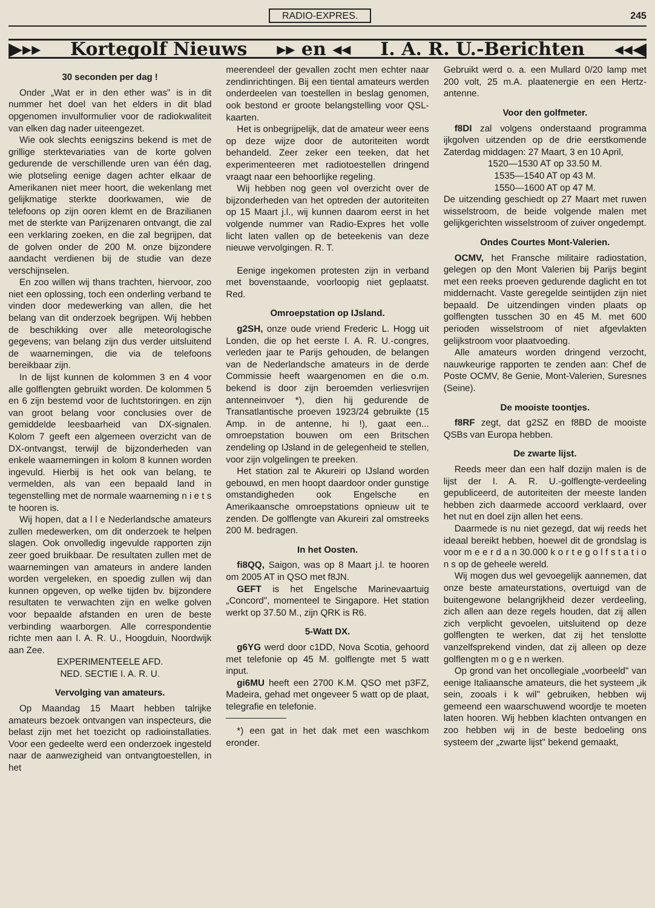RADIO-EXPRES. 245
▶▸▸ Kortegolf Nieuws ▸▸ en ◂◂ I. A. R. U.-Berichten ◂◂◀
30 seconden per dag !
Onder „Wat er in den ether was" is in dit nummer het doel van het elders in dit blad opgenomen invulformulier voor de radiokwaliteit van elken dag nader uiteengezet.
Wie ook slechts eenigszins bekend is met de grillige sterktevariaties van de korte golven gedurende de verschillende uren van één dag, wie plotseling eenige dagen achter elkaar de Amerikanen niet meer hoort, die wekenlang met gelijkmatige sterkte doorkwamen, wie de telefoons op zijn ooren klemt en de Brazilianen met de sterkte van Parijzenaren ontvangt, die zal een verklaring zoeken, en die zal begrijpen, dat de golven onder de 200 M. onze bijzondere aandacht verdienen bij de studie van deze verschijnselen.
En zoo willen wij thans trachten, hiervoor, zoo niet een oplossing, toch een onderling verband te vinden door medewerking van allen, die het belang van dit onderzoek begrijpen. Wij hebben de beschikking over alle meteorologische gegevens; van belang zijn dus verder uitsluitend de waarnemingen, die via de telefoons bereikbaar zijn.
In de lijst kunnen de kolommen 3 en 4 voor alle golflengten gebruikt worden. De kolommen 5 en 6 zijn bestemd voor de luchtstoringen. en zijn van groot belang voor conclusies over de gemiddelde leesbaarheid van DX-signalen. Kolom 7 geeft een algemeen overzicht van de DX-ontvangst, terwijl de bijzonderheden van enkele waarnemingen in kolom 8 kunnen worden ingevuld. Hierbij is het ook van belang, te vermelden, als van een bepaald land in tegenstelling met de normale waarneming n i e t s te hooren is.
Wij hopen, dat a l l e Nederlandsche amateurs zullen medewerken, om dit onderzoek te helpen slagen. Ook onvolledig ingevulde rapporten zijn zeer goed bruikbaar. De resultaten zullen met de waarnemingen van amateurs in andere landen worden vergeleken, en spoedig zullen wij dan kunnen opgeven, op welke tijden bv. bijzondere resultaten te verwachten zijn en welke golven voor bepaalde afstanden en uren de beste verbinding waarborgen. Alle correspondentie richte men aan I. A. R. U., Hoogduin, Noordwijk aan Zee.
EXPERIMENTEELE AFD.
NED. SECTIE I. A. R. U.
Vervolging van amateurs.
Op Maandag 15 Maart hebben talrijke amateurs bezoek ontvangen van inspecteurs, die belast zijn met het toezicht op radioinstallaties. Voor een gedeelte werd een onderzoek ingesteld naar de aanwezigheid van ontvangtoestellen, in het
meerendeel der gevallen zocht men echter naar zendinrichtingen. Bij een tiental amateurs werden onderdeelen van toestellen in beslag genomen, ook bestond er groote belangstelling voor QSL-kaarten.
Het is onbegrijpelijk, dat de amateur weer eens op deze wijze door de autoriteiten wordt behandeld. Zeer zeker een teeken, dat het experimenteeren met radiotoestellen dringend vraagt naar een behoorlijke regeling.
Wij hebben nog geen vol overzicht over de bijzonderheden van het optreden der autoriteiten op 15 Maart j.l., wij kunnen daarom eerst in het volgende nummer van Radio-Expres het volle licht laten vallen op de beteekenis van deze nieuwe vervolgingen. R. T.
Eenige ingekomen protesten zijn in verband met bovenstaande, voorloopig niet geplaatst. Red.
Omroepstation op IJsland.
g2SH, onze oude vriend Frederic L. Hogg uit Londen, die op het eerste I. A. R. U.-congres, verleden jaar te Parijs gehouden, de belangen van de Nederlandsche amateurs in de derde Commissie heeft waargenomen en die o.m. bekend is door zijn beroemden verliesvrijen antenneinvoer *), dien hij gedurende de Transatlantische proeven 1923/24 gebruikte (15 Amp. in de antenne, hi !), gaat een... omroepstation bouwen om een Britschen zendeling op IJsland in de gelegenheid te stellen, voor zijn volgelingen te preeken.
Het station zal te Akureiri op IJsland worden gebouwd, en men hoopt daardoor onder gunstige omstandigheden ook Engelsche en Amerikaansche omroepstations opnieuw uit te zenden. De golflengte van Akureiri zal omstreeks 200 M. bedragen.
In het Oosten.
fi8QQ, Saigon, was op 8 Maart j.l. te hooren om 2005 AT in QSO met f8JN.
GEFT is het Engelsche Marinevaartuig „Concord", momenteel te Singapore. Het station werkt op 37.50 M., zijn QRK is R6.
5-Watt DX.
g6YG werd door c1DD, Nova Scotia, gehoord met telefonie op 45 M. golflengte met 5 watt input.
gi6MU heeft een 2700 K.M. QSO met p3FZ, Madeira, gehad met ongeveer 5 watt op de plaat, telegrafie en telefonie.
*) een gat in het dak met een waschkom eronder.
Gebruikt werd o. a. een Mullard 0/20 lamp met 200 volt, 25 m.A. plaatenergie en een Hertz-antenne.
Voor den golfmeter.
f8DI zal volgens onderstaand programma ijkgolven uitzenden op de drie eerstkomende Zaterdag middagen: 27 Maart, 3 en 10 April,
1520—1530 AT op 33.50 M.
1535—1540 AT op 43 M.
1550—1600 AT op 47 M.
De uitzending geschiedt op 27 Maart met ruwen wisselstroom, de beide volgende malen met gelijkgerichten wisselstroom of zuiver ongedempt.
Ondes Courtes Mont-Valerien.
OCMV, het Fransche militaire radiostation, gelegen op den Mont Valerien bij Parijs begint met een reeks proeven gedurende daglicht en tot middernacht. Vaste geregelde seintijden zijn niet bepaald. De uitzendingen vinden plaats op golflengten tusschen 30 en 45 M. met 600 perioden wisselstroom of niet afgevlakten gelijkstroom voor plaatvoeding.
Alle amateurs worden dringend verzocht, nauwkeurige rapporten te zenden aan: Chef de Poste OCMV, 8e Genie, Mont-Valerien, Suresnes (Seine).
De mooiste toontjes.
f8RF zegt, dat g2SZ en f8BD de mooiste QSBs van Europa hebben.
De zwarte lijst.
Reeds meer dan een half dozijn malen is de lijst der I. A. R. U.-golflengte-verdeeling gepubliceerd, de autoriteiten der meeste landen hebben zich daarmede accoord verklaard, over het nut en doel zijn allen het eens.
Daarmede is nu niet gezegd, dat wij reeds het ideaal bereikt hebben, hoewel dit de grondslag is voor m e e r d a n 30.000 k o r t e g o l f s t a t i o n s op de geheele wereld.
Wij mogen dus wel gevoegelijk aannemen, dat onze beste amateurstations, overtuigd van de buitengewone belangrijkheid dezer verdeeling, zich allen aan deze regels houden, dat zij allen zich verplicht gevoelen, uitsluitend op deze golflengten te werken, dat zij het tenslotte vanzelfsprekend vinden, dat zij alleen op deze golflengten m o g e n werken.
Op grond van het oncollegiale „voorbeeld" van eenige Italiaansche amateurs, die het systeem „ik sein, zooals i k wil" gebruiken, hebben wij gemeend een waarschuwend woordje te moeten laten hooren. Wij hebben klachten ontvangen en zoo hebben wij in de beste bedoeling ons systeem der „zwarte lijst" bekend gemaakt,